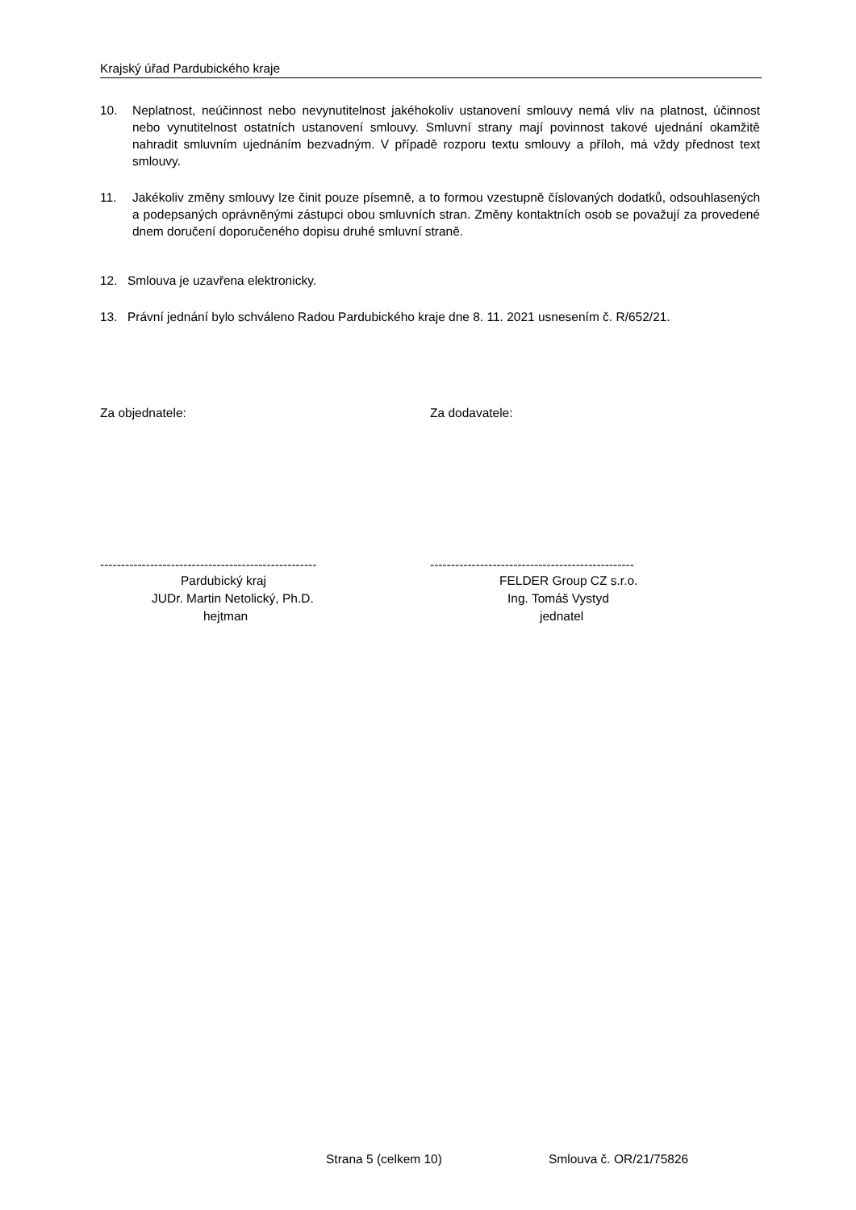Krajský úřad Pardubického kraje
10. Neplatnost, neúčinnost nebo nevynutitelnost jakéhokoliv ustanovení smlouvy nemá vliv na platnost, účinnost nebo vynutitelnost ostatních ustanovení smlouvy. Smluvní strany mají povinnost takové ujednání okamžitě nahradit smluvním ujednáním bezvadným. V případě rozporu textu smlouvy a příloh, má vždy přednost text smlouvy.
11. Jakékoliv změny smlouvy lze činit pouze písemně, a to formou vzestupně číslovaných dodatků, odsouhlasených a podepsaných oprávněnými zástupci obou smluvních stran. Změny kontaktních osob se považují za provedené dnem doručení doporučeného dopisu druhé smluvní straně.
12. Smlouva je uzavřena elektronicky.
13. Právní jednání bylo schváleno Radou Pardubického kraje dne 8. 11. 2021 usnesením č. R/652/21.
Za objednatele:
----------------------------------------------------
Pardubický kraj
JUDr. Martin Netolický, Ph.D.
hejtman
Za dodavatele:
-------------------------------------------------
FELDER Group CZ s.r.o.
Ing. Tomáš Vystyd
jednatel
Strana 5 (celkem 10) Smlouva č. OR/21/75826